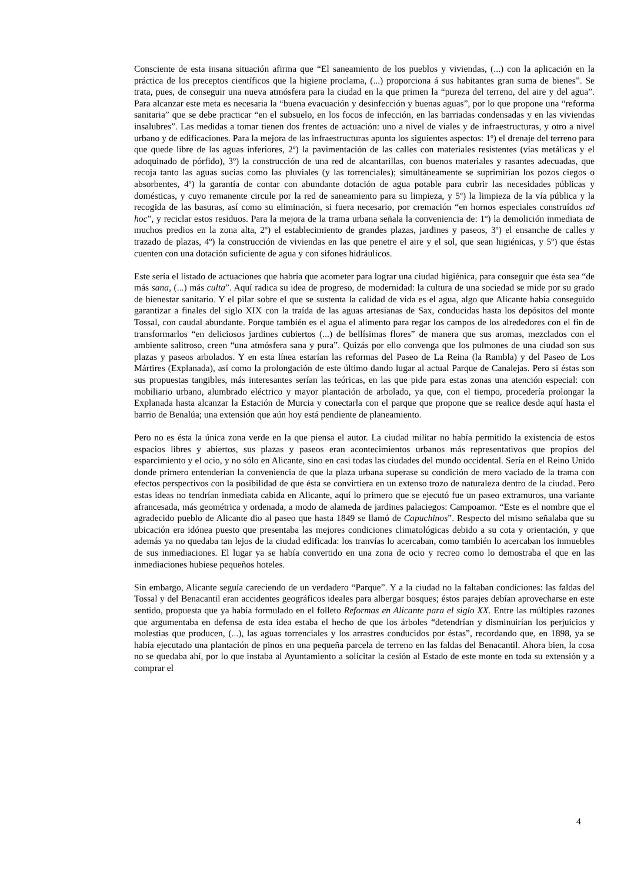Consciente de esta insana situación afirma que “El saneamiento de los pueblos y viviendas, (...) con la aplicación en la práctica de los preceptos científicos que la higiene proclama, (...) proporciona á sus habitantes gran suma de bienes”. Se trata, pues, de conseguir una nueva atmósfera para la ciudad en la que primen la “pureza del terreno, del aire y del agua”. Para alcanzar este meta es necesaria la “buena evacuación y desinfección y buenas aguas”, por lo que propone una “reforma sanitaria” que se debe practicar “en el subsuelo, en los focos de infección, en las barriadas condensadas y en las viviendas insalubres”. Las medidas a tomar tienen dos frentes de actuación: uno a nivel de viales y de infraestructuras, y otro a nivel urbano y de edificaciones. Para la mejora de las infraestructuras apunta los siguientes aspectos: 1º) el drenaje del terreno para que quede libre de las aguas inferiores, 2º) la pavimentación de las calles con materiales resistentes (vías metálicas y el adoquinado de pórfido), 3º) la construcción de una red de alcantarillas, con buenos materiales y rasantes adecuadas, que recoja tanto las aguas sucias como las pluviales (y las torrenciales); simultáneamente se suprimirían los pozos ciegos o absorbentes, 4º) la garantía de contar con abundante dotación de agua potable para cubrir las necesidades públicas y domésticas, y cuyo remanente circule por la red de saneamiento para su limpieza, y 5º) la limpieza de la vía pública y la recogida de las basuras, así como su eliminación, si fuera necesario, por cremación “en hornos especiales construídos ad hoc”, y reciclar estos residuos. Para la mejora de la trama urbana señala la conveniencia de: 1º) la demolición inmediata de muchos predios en la zona alta, 2º) el establecimiento de grandes plazas, jardines y paseos, 3º) el ensanche de calles y trazado de plazas, 4º) la construcción de viviendas en las que penetre el aire y el sol, que sean higiénicas, y 5º) que éstas cuenten con una dotación suficiente de agua y con sifones hidráulicos.
Este sería el listado de actuaciones que habría que acometer para lograr una ciudad higiénica, para conseguir que ésta sea “de más sana, (...) más culta”. Aquí radica su idea de progreso, de modernidad: la cultura de una sociedad se mide por su grado de bienestar sanitario. Y el pilar sobre el que se sustenta la calidad de vida es el agua, algo que Alicante había conseguido garantizar a finales del siglo XIX con la traída de las aguas artesianas de Sax, conducidas hasta los depósitos del monte Tossal, con caudal abundante. Porque también es el agua el alimento para regar los campos de los alrededores con el fin de transformarlos “en deliciosos jardines cubiertos (...) de bellísimas flores” de manera que sus aromas, mezclados con el ambiente salitroso, creen “una atmósfera sana y pura”. Quizás por ello convenga que los pulmones de una ciudad son sus plazas y paseos arbolados. Y en esta línea estarían las reformas del Paseo de La Reina (la Rambla) y del Paseo de Los Mártires (Explanada), así como la prolongación de este último dando lugar al actual Parque de Canalejas. Pero si éstas son sus propuestas tangibles, más interesantes serían las teóricas, en las que pide para estas zonas una atención especial: con mobiliario urbano, alumbrado eléctrico y mayor plantación de arbolado, ya que, con el tiempo, procedería prolongar la Explanada hasta alcanzar la Estación de Murcia y conectarla con el parque que propone que se realice desde aquí hasta el barrio de Benalúa; una extensión que aún hoy está pendiente de planeamiento.
Pero no es ésta la única zona verde en la que piensa el autor. La ciudad militar no había permitido la existencia de estos espacios libres y abiertos, sus plazas y paseos eran acontecimientos urbanos más representativos que propios del esparcimiento y el ocio, y no sólo en Alicante, sino en casi todas las ciudades del mundo occidental. Sería en el Reino Unido donde primero entenderían la conveniencia de que la plaza urbana superase su condición de mero vaciado de la trama con efectos perspectivos con la posibilidad de que ésta se convirtiera en un extenso trozo de naturaleza dentro de la ciudad. Pero estas ideas no tendrían inmediata cabida en Alicante, aquí lo primero que se ejecutó fue un paseo extramuros, una variante afrancesada, más geométrica y ordenada, a modo de alameda de jardines palaciegos: Campoamor. “Este es el nombre que el agradecido pueblo de Alicante dio al paseo que hasta 1849 se llamó de Capuchinos”. Respecto del mismo señalaba que su ubicación era idónea puesto que presentaba las mejores condiciones climatológicas debido a su cota y orientación, y que además ya no quedaba tan lejos de la ciudad edificada: los tranvías lo acercaban, como también lo acercaban los inmuebles de sus inmediaciones. El lugar ya se había convertido en una zona de ocio y recreo como lo demostraba el que en las inmediaciones hubiese pequeños hoteles.
Sin embargo, Alicante seguía careciendo de un verdadero “Parque”. Y a la ciudad no la faltaban condiciones: las faldas del Tossal y del Benacantil eran accidentes geográficos ideales para albergar bosques; éstos parajes debían aprovecharse en este sentido, propuesta que ya había formulado en el folleto Reformas en Alicante para el siglo XX. Entre las múltiples razones que argumentaba en defensa de esta idea estaba el hecho de que los árboles “detendrían y disminuirían los perjuicios y molestias que producen, (...), las aguas torrenciales y los arrastres conducidos por éstas”, recordando que, en 1898, ya se había ejecutado una plantación de pinos en una pequeña parcela de terreno en las faldas del Benacantil. Ahora bien, la cosa no se quedaba ahí, por lo que instaba al Ayuntamiento a solicitar la cesión al Estado de este monte en toda su extensión y a comprar el
4